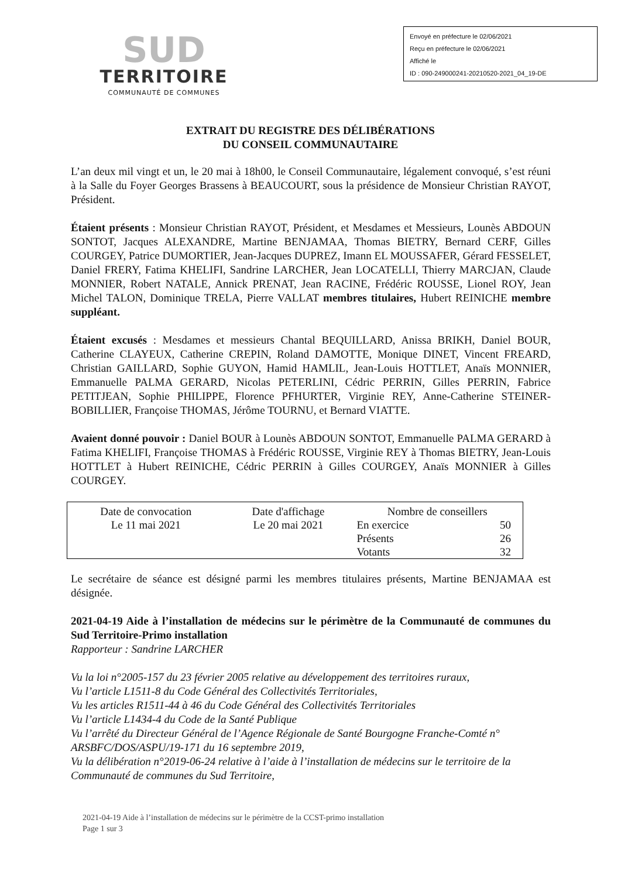SUD
TERRITOIRE
COMMUNAUTÉ DE COMMUNES
Envoyé en préfecture le 02/06/2021
Reçu en préfecture le 02/06/2021
Affiché le
ID : 090-249000241-20210520-2021_04_19-DE
EXTRAIT DU REGISTRE DES DÉLIBÉRATIONS
DU CONSEIL COMMUNAUTAIRE
L’an deux mil vingt et un, le 20 mai à 18h00, le Conseil Communautaire, légalement convoqué, s’est réuni à la Salle du Foyer Georges Brassens à BEAUCOURT, sous la présidence de Monsieur Christian RAYOT, Président.
Étaient présents : Monsieur Christian RAYOT, Président, et Mesdames et Messieurs, Lounès ABDOUN SONTOT, Jacques ALEXANDRE, Martine BENJAMAA, Thomas BIETRY, Bernard CERF, Gilles COURGEY, Patrice DUMORTIER, Jean-Jacques DUPREZ, Imann EL MOUSSAFER, Gérard FESSELET, Daniel FRERY, Fatima KHELIFI, Sandrine LARCHER, Jean LOCATELLI, Thierry MARCJAN, Claude MONNIER, Robert NATALE, Annick PRENAT, Jean RACINE, Frédéric ROUSSE, Lionel ROY, Jean Michel TALON, Dominique TRELA, Pierre VALLAT membres titulaires, Hubert REINICHE membre suppléant.
Étaient excusés : Mesdames et messieurs Chantal BEQUILLARD, Anissa BRIKH, Daniel BOUR, Catherine CLAYEUX, Catherine CREPIN, Roland DAMOTTE, Monique DINET, Vincent FREARD, Christian GAILLARD, Sophie GUYON, Hamid HAMLIL, Jean-Louis HOTTLET, Anaïs MONNIER, Emmanuelle PALMA GERARD, Nicolas PETERLINI, Cédric PERRIN, Gilles PERRIN, Fabrice PETITJEAN, Sophie PHILIPPE, Florence PFHURTER, Virginie REY, Anne-Catherine STEINER-BOBILLIER, Françoise THOMAS, Jérôme TOURNU, et Bernard VIATTE.
Avaient donné pouvoir : Daniel BOUR à Lounès ABDOUN SONTOT, Emmanuelle PALMA GERARD à Fatima KHELIFI, Françoise THOMAS à Frédéric ROUSSE, Virginie REY à Thomas BIETRY, Jean-Louis HOTTLET à Hubert REINICHE, Cédric PERRIN à Gilles COURGEY, Anaïs MONNIER à Gilles COURGEY.
| Date de convocation | Date d'affichage | Nombre de conseillers | |
| Le 11 mai 2021 | Le 20 mai 2021 | En exercice | 50 |
| | | Présents | 26 |
| | | Votants | 32 |
Le secrétaire de séance est désigné parmi les membres titulaires présents, Martine BENJAMAA est désignée.
2021-04-19 Aide à l’installation de médecins sur le périmètre de la Communauté de communes du Sud Territoire-Primo installation
Rapporteur : Sandrine LARCHER
Vu la loi n°2005-157 du 23 février 2005 relative au développement des territoires ruraux,
Vu l’article L1511-8 du Code Général des Collectivités Territoriales,
Vu les articles R1511-44 à 46 du Code Général des Collectivités Territoriales
Vu l’article L1434-4 du Code de la Santé Publique
Vu l’arrêté du Directeur Général de l’Agence Régionale de Santé Bourgogne Franche-Comté n° ARSBFC/DOS/ASPU/19-171 du 16 septembre 2019,
Vu la délibération n°2019-06-24 relative à l’aide à l’installation de médecins sur le territoire de la Communauté de communes du Sud Territoire,
2021-04-19 Aide à l’installation de médecins sur le périmètre de la CCST-primo installation
Page 1 sur 3